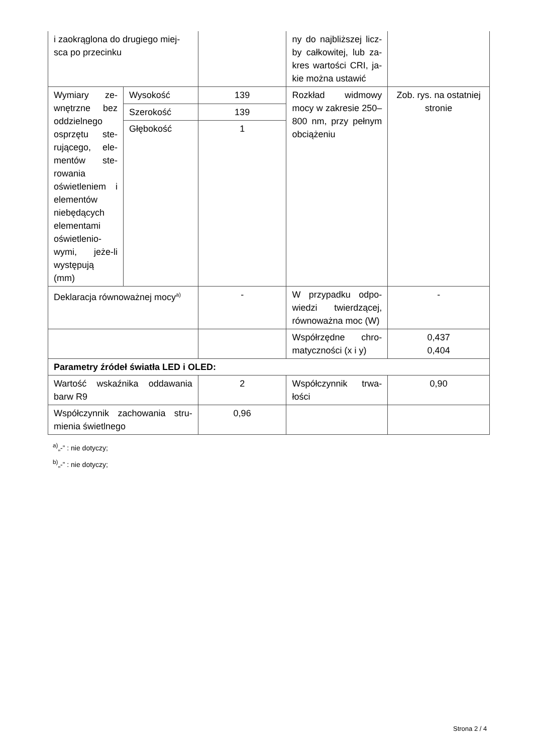| i zaokrąglona do drugiego miej-sca po przecinku | | | ny do najbliższej licz-by całkowitej, lub za-kres wartości CRI, ja-kie można ustawić | |
| Wymiary ze-wnętrzne bez oddzielnego osprzętu ste-rującego, ele-mentów ste-rowania oświetleniem i elementów niebędących elementami oświetlenio-wymi, jeże-li występują (mm) | Wysokość | 139 | Rozkład widmowy mocy w zakresie 250–800 nm, przy pełnym obciążeniu | Zob. rys. na ostatniej stronie |
| | Szerokość | 139 | | |
| | Głębokość | 1 | | |
| Deklaracja równoważnej mocy<sup>a)</sup> | | - | W przypadku odpo-wiedzi twierdzącej, równoważna moc (W) | - |
| | | | Współrzędne chro-matyczności (x i y) | 0,437 0,404 |
| Parametry źródeł światła LED i OLED: | | | | |
| Wartość wskaźnika oddawania barw R9 | | 2 | Współczynnik trwa-łości | 0,90 |
| Współczynnik zachowania stru-mienia świetlnego | | 0,96 | | |
<sup>a)</sup>„-” : nie dotyczy;
<sup>b)</sup>„-” : nie dotyczy;
Strona 2 / 4